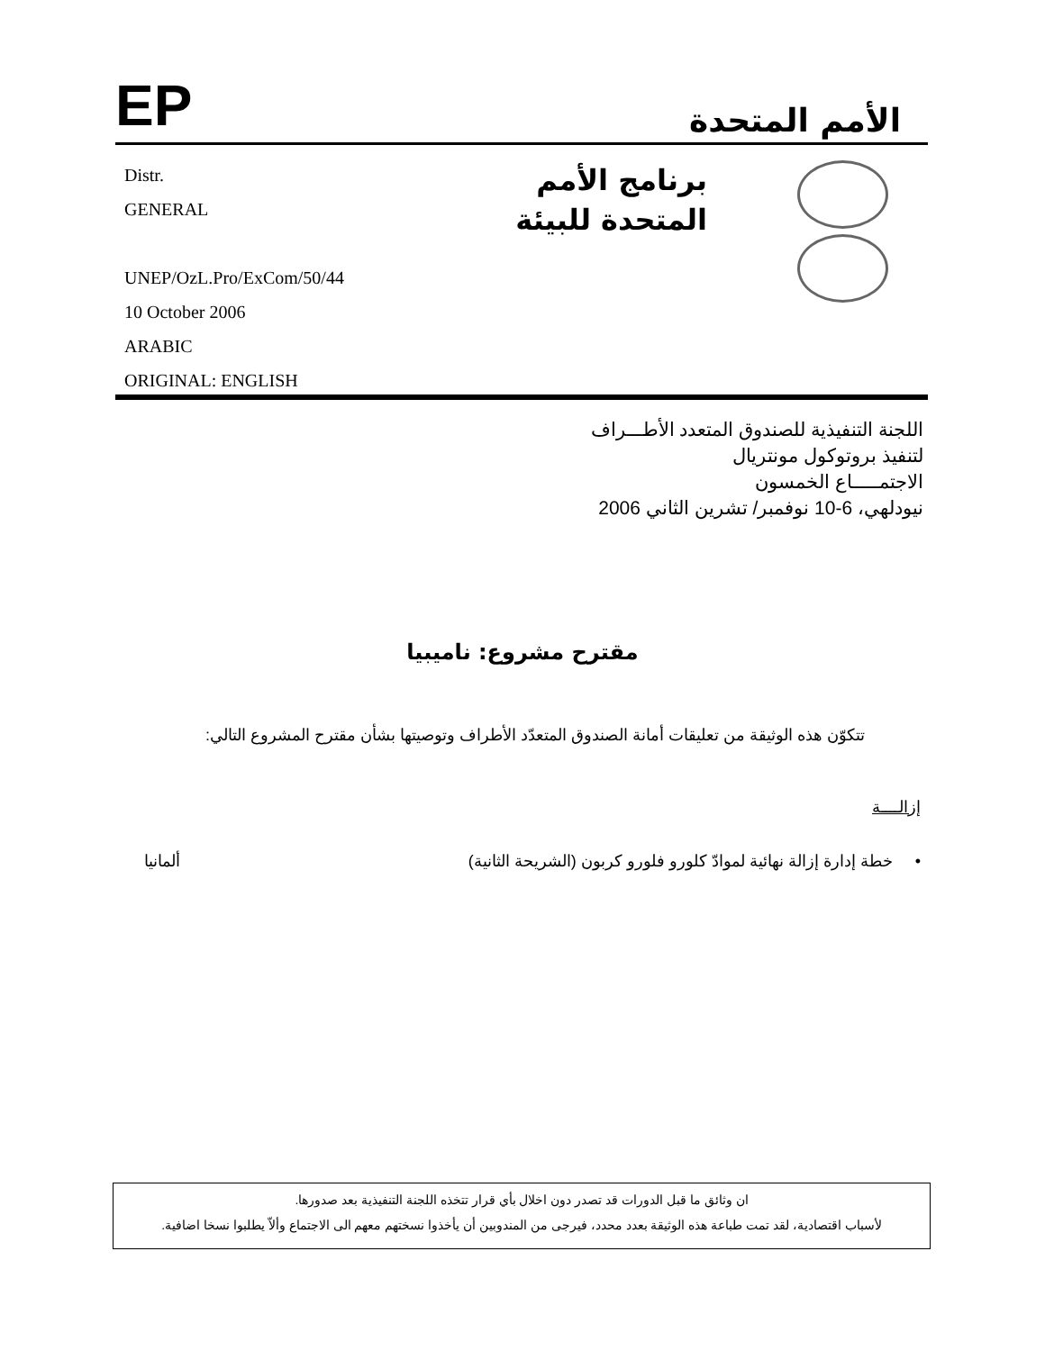EP
الأمم المتحدة
Distr.
GENERAL
UNEP/OzL.Pro/ExCom/50/44
10 October 2006
ARABIC
ORIGINAL: ENGLISH
برنامج الأمم المتحدة للبيئة
اللجنة التنفيذية للصندوق المتعدد الأطـــراف
لتنفيذ بروتوكول مونتريال
الاجتمـــــاع الخمسون
نيودلهي، 6-10 نوفمبر/ تشرين الثاني 2006
مقترح مشروع: ناميبيا
تتكوّن هذه الوثيقة من تعليقات أمانة الصندوق المتعدّد الأطراف وتوصيتها بشأن مقترح المشروع التالي:
إزالــــة
• خطة إدارة إزالة نهائية لموادّ كلورو فلورو كربون (الشريحة الثانية) ألمانيا
ان وثائق ما قبل الدورات قد تصدر دون اخلال بأي قرار تتخذه اللجنة التنفيذية بعد صدورها.
لأسباب اقتصادية، لقد تمت طباعة هذه الوثيقة بعدد محدد، فيرجى من المندوبين أن يأخذوا نسختهم معهم الى الاجتماع وألاّ يطلبوا نسخا اضافية.